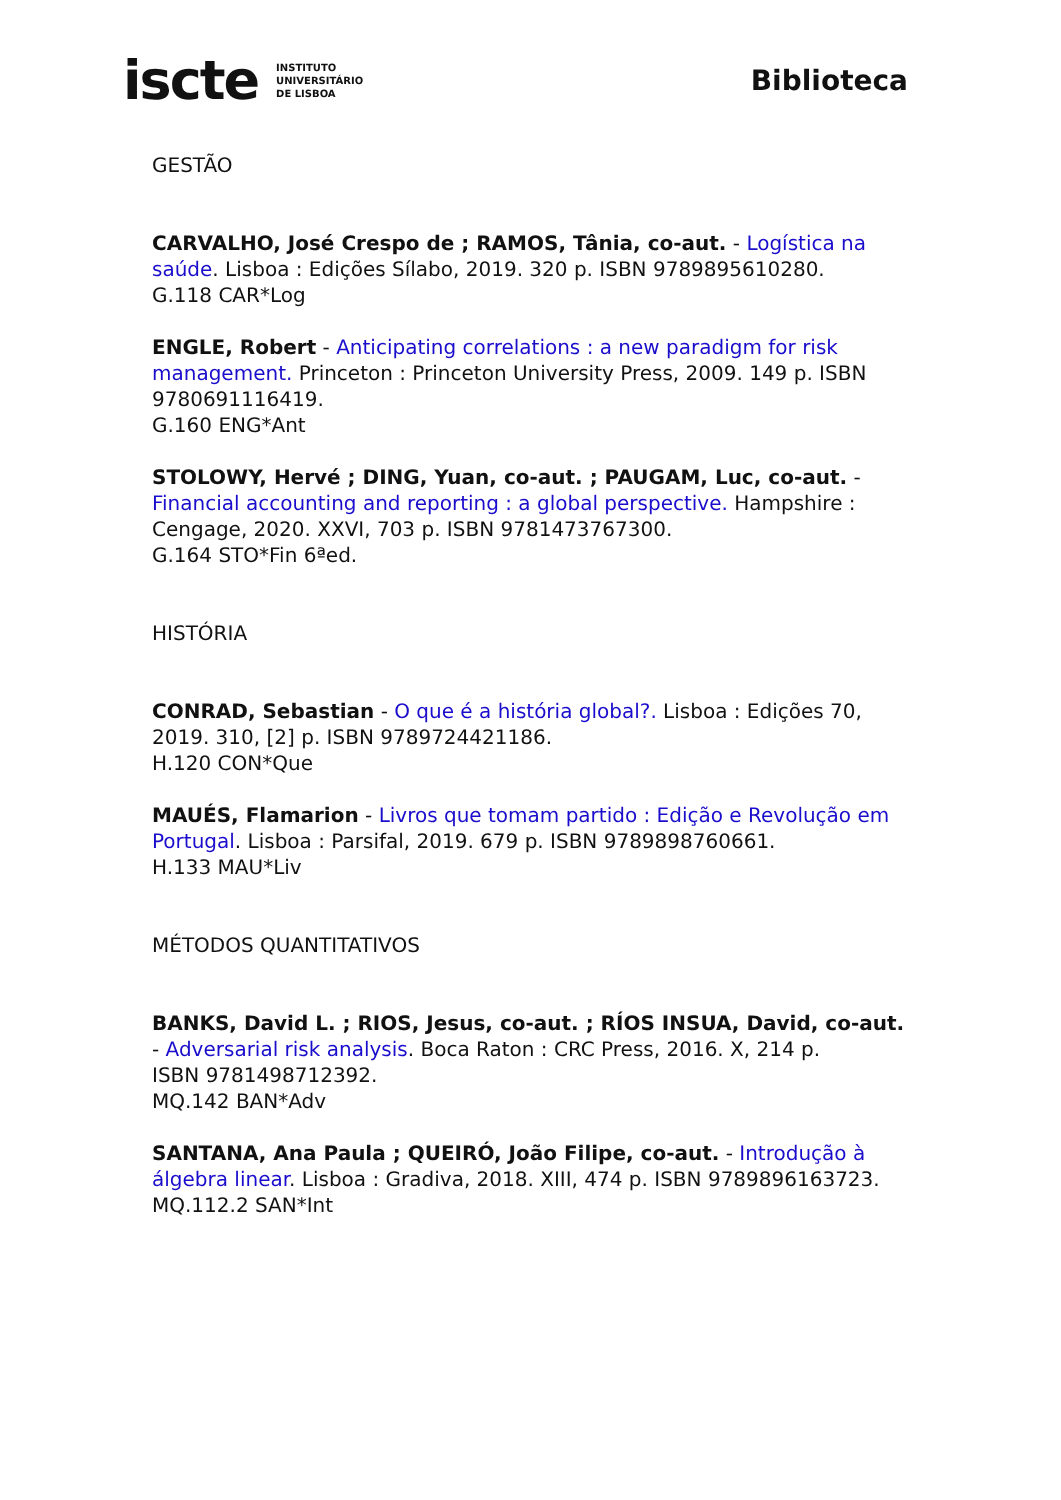iscte INSTITUTO
UNIVERSITÁRIO
DE LISBOA
Biblioteca
GESTÃO
CARVALHO, José Crespo de ; RAMOS, Tânia, co-aut. - Logística na saúde. Lisboa : Edições Sílabo, 2019. 320 p. ISBN 9789895610280.
G.118 CAR*Log
ENGLE, Robert - Anticipating correlations : a new paradigm for risk management. Princeton : Princeton University Press, 2009. 149 p. ISBN 9780691116419.
G.160 ENG*Ant
STOLOWY, Hervé ; DING, Yuan, co-aut. ; PAUGAM, Luc, co-aut. - Financial accounting and reporting : a global perspective. Hampshire : Cengage, 2020. XXVI, 703 p. ISBN 9781473767300.
G.164 STO*Fin 6ªed.
HISTÓRIA
CONRAD, Sebastian - O que é a história global?. Lisboa : Edições 70, 2019. 310, [2] p. ISBN 9789724421186.
H.120 CON*Que
MAUÉS, Flamarion - Livros que tomam partido : Edição e Revolução em Portugal. Lisboa : Parsifal, 2019. 679 p. ISBN 9789898760661.
H.133 MAU*Liv
MÉTODOS QUANTITATIVOS
BANKS, David L. ; RIOS, Jesus, co-aut. ; RÍOS INSUA, David, co-aut. - Adversarial risk analysis. Boca Raton : CRC Press, 2016. X, 214 p.
ISBN 9781498712392.
MQ.142 BAN*Adv
SANTANA, Ana Paula ; QUEIRÓ, João Filipe, co-aut. - Introdução à álgebra linear. Lisboa : Gradiva, 2018. XIII, 474 p. ISBN 9789896163723.
MQ.112.2 SAN*Int